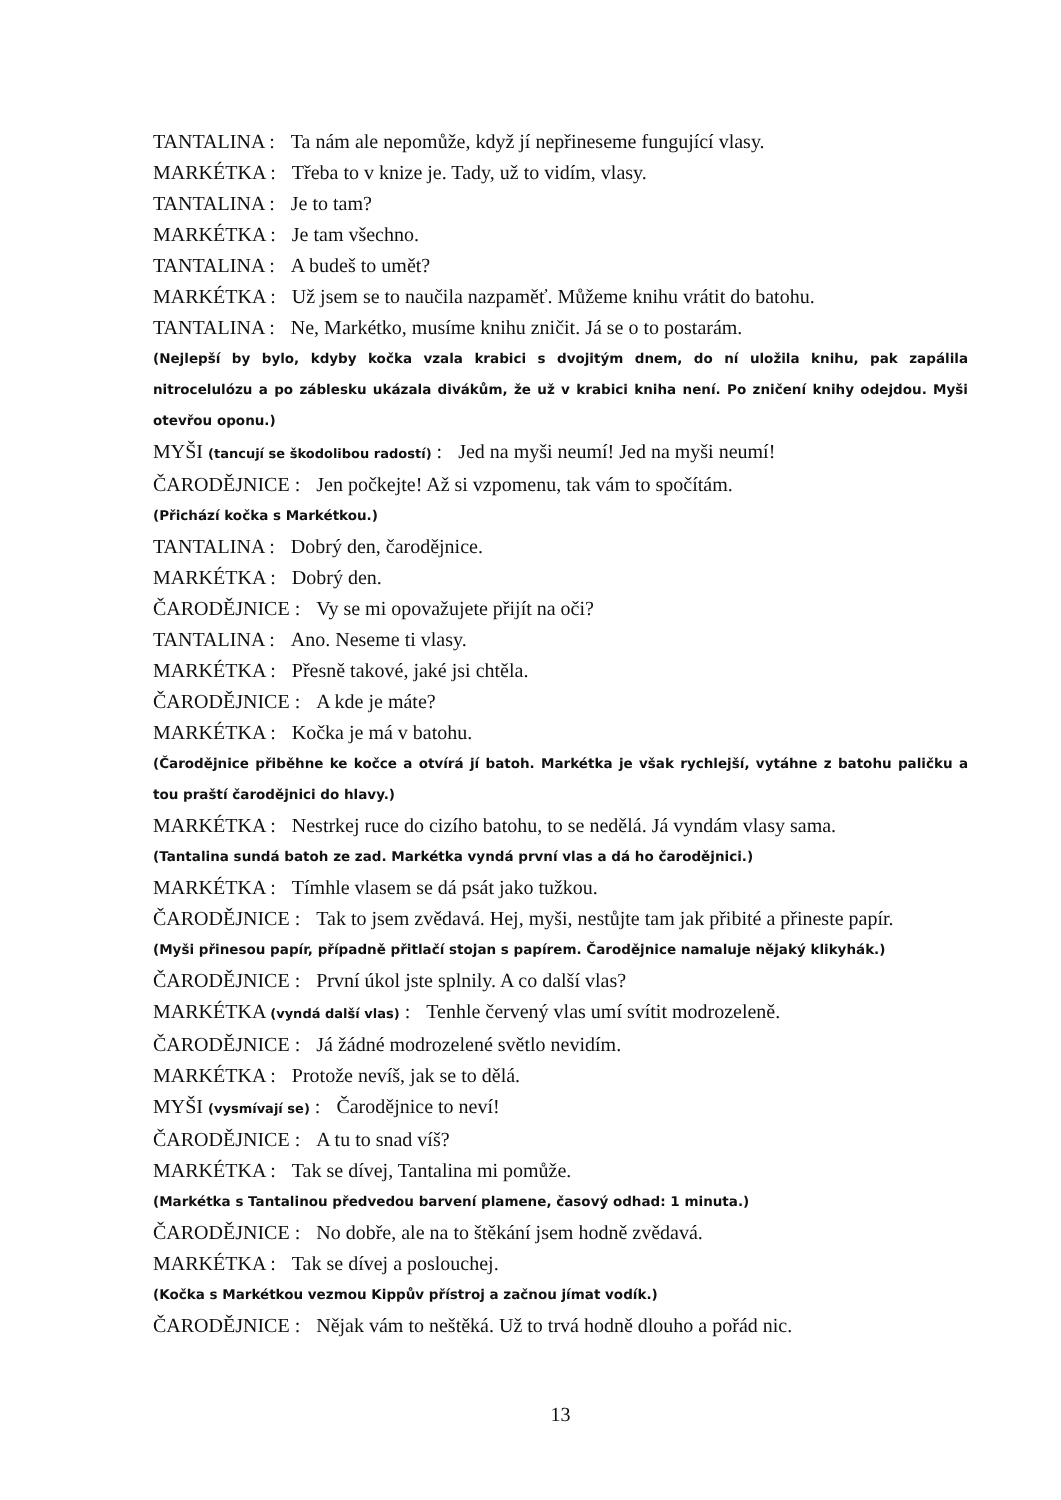TANTALINA : Ta nám ale nepomůže, když jí nepřineseme fungující vlasy.
MARKÉTKA : Třeba to v knize je. Tady, už to vidím, vlasy.
TANTALINA : Je to tam?
MARKÉTKA : Je tam všechno.
TANTALINA : A budeš to umět?
MARKÉTKA : Už jsem se to naučila nazpaměť. Můžeme knihu vrátit do batohu.
TANTALINA : Ne, Markétko, musíme knihu zničit. Já se o to postarám.
(Nejlepší by bylo, kdyby kočka vzala krabici s dvojitým dnem, do ní uložila knihu, pak zapálila nitrocelulózu a po záblesku ukázala divákům, že už v krabici kniha není. Po zničení knihy odejdou. Myši otevřou oponu.)
MYŠI (tancují se škodolibou radostí) : Jed na myši neumí! Jed na myši neumí!
ČARODĚJNICE : Jen počkejte! Až si vzpomenu, tak vám to spočítám.
(Přichází kočka s Markétkou.)
TANTALINA : Dobrý den, čarodějnice.
MARKÉTKA : Dobrý den.
ČARODĚJNICE : Vy se mi opovažujete přijít na oči?
TANTALINA : Ano. Neseme ti vlasy.
MARKÉTKA : Přesně takové, jaké jsi chtěla.
ČARODĚJNICE : A kde je máte?
MARKÉTKA : Kočka je má v batohu.
(Čarodějnice přiběhne ke kočce a otvírá jí batoh. Markétka je však rychlejší, vytáhne z batohu paličku a tou praští čarodějnici do hlavy.)
MARKÉTKA : Nestrkej ruce do cizího batohu, to se nedělá. Já vyndám vlasy sama.
(Tantalina sundá batoh ze zad. Markétka vyndá první vlas a dá ho čarodějnici.)
MARKÉTKA : Tímhle vlasem se dá psát jako tužkou.
ČARODĚJNICE : Tak to jsem zvědavá. Hej, myši, nestůjte tam jak přibité a přineste papír.
(Myši přinesou papír, případně přitlačí stojan s papírem. Čarodějnice namaluje nějaký klikyhák.)
ČARODĚJNICE : První úkol jste splnily. A co další vlas?
MARKÉTKA (vyndá další vlas) : Tenhle červený vlas umí svítit modrozeleně.
ČARODĚJNICE : Já žádné modrozelené světlo nevidím.
MARKÉTKA : Protože nevíš, jak se to dělá.
MYŠI (vysmívají se) : Čarodějnice to neví!
ČARODĚJNICE : A tu to snad víš?
MARKÉTKA : Tak se dívej, Tantalina mi pomůže.
(Markétka s Tantalinou předvedou barvení plamene, časový odhad: 1 minuta.)
ČARODĚJNICE : No dobře, ale na to štěkání jsem hodně zvědavá.
MARKÉTKA : Tak se dívej a poslouchej.
(Kočka s Markétkou vezmou Kippův přístroj a začnou jímat vodík.)
ČARODĚJNICE : Nějak vám to neštěká. Už to trvá hodně dlouho a pořád nic.
13